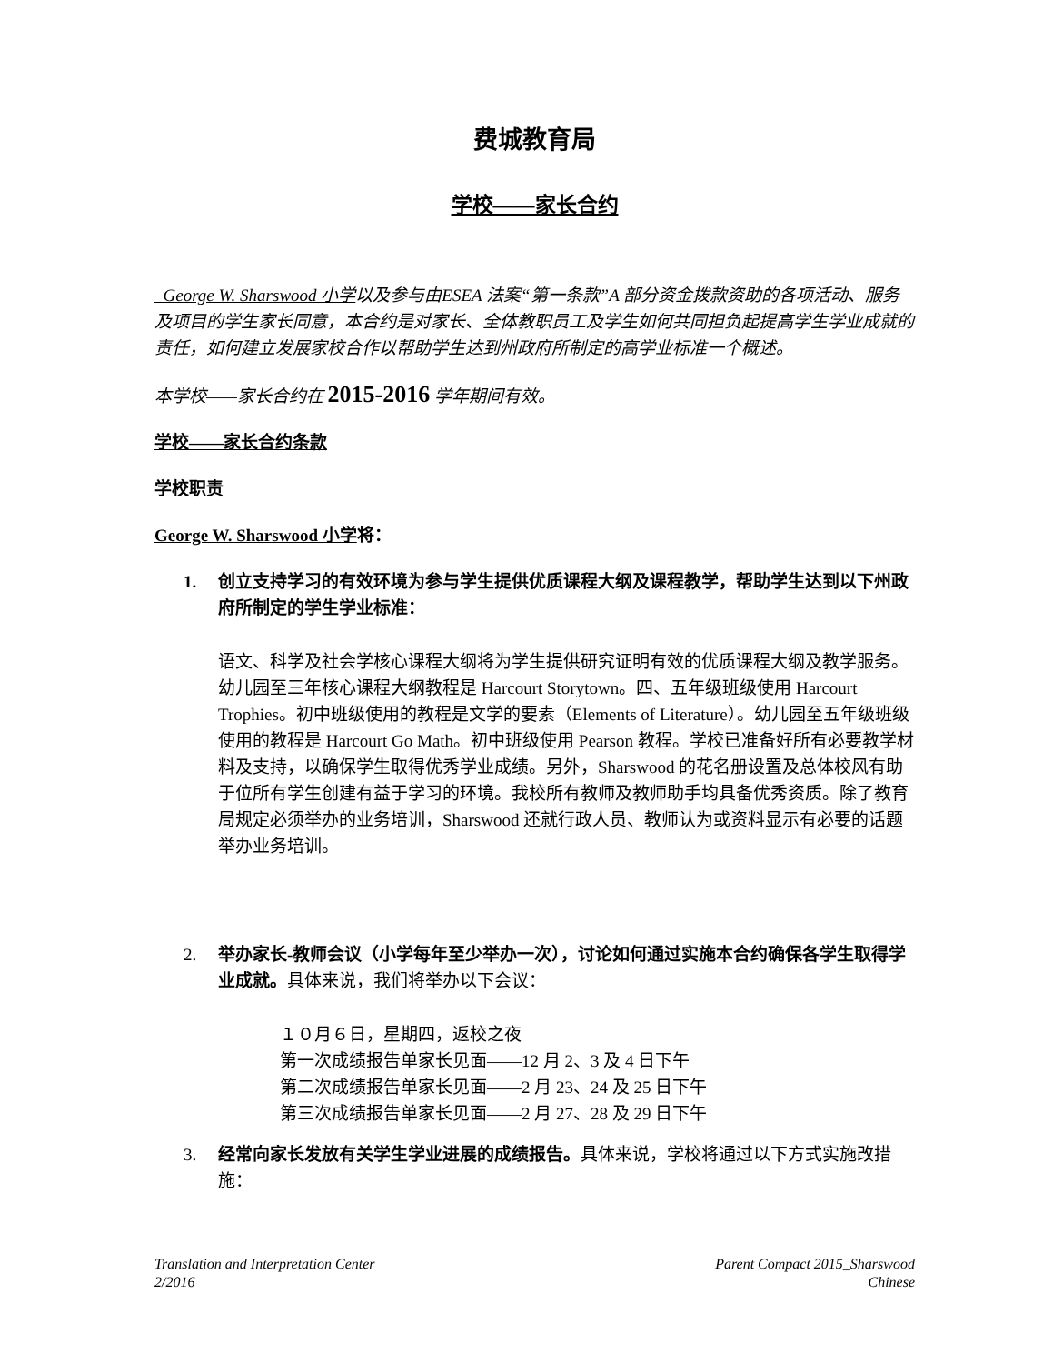费城教育局
学校——家长合约
George W. Sharswood 小学以及参与由ESEA 法案“第一条款”A 部分资金拨款资助的各项活动、服务及项目的学生家长同意，本合约是对家长、全体教职员工及学生如何共同担负起提高学生学业成就的责任，如何建立发展家校合作以帮助学生达到州政府所制定的高学业标准一个概述。
本学校——家长合约在 2015-2016 学年期间有效。
学校——家长合约条款
学校职责
George W. Sharswood 小学 将：
1. 创立支持学习的有效环境为参与学生提供优质课程大纲及课程教学，帮助学生达到以下州政府所制定的学生学业标准：
语文、科学及社会学核心课程大纲将为学生提供研究证明有效的优质课程大纲及教学服务。幼儿园至三年核心课程大纲教程是 Harcourt Storytown。四、五年级班级使用 Harcourt Trophies。初中班级使用的教程是文学的要素（Elements of Literature）。幼儿园至五年级班级使用的教程是 Harcourt Go Math。初中班级使用 Pearson 教程。学校已准备好所有必要教学材料及支持，以确保学生取得优秀学业成绩。另外，Sharswood 的花名册设置及总体校风有助于位所有学生创建有益于学习的环境。我校所有教师及教师助手均具备优秀资质。除了教育局规定必须举办的业务培训，Sharswood 还就行政人员、教师认为或资料显示有必要的话题举办业务培训。
2. 举办家长-教师会议（小学每年至少举办一次），讨论如何通过实施本合约确保各学生取得学业成就。具体来说，我们将举办以下会议：
１０月６日，星期四，返校之夜
第一次成绩报告单家长见面——12 月 2、3 及 4 日下午
第二次成绩报告单家长见面——2 月 23、24 及 25 日下午
第三次成绩报告单家长见面——2 月 27、28 及 29 日下午
3. 经常向家长发放有关学生学业进展的成绩报告。具体来说，学校将通过以下方式实施改措施：
Translation and Interpretation Center
2/2016
Parent Compact 2015_Sharswood
Chinese